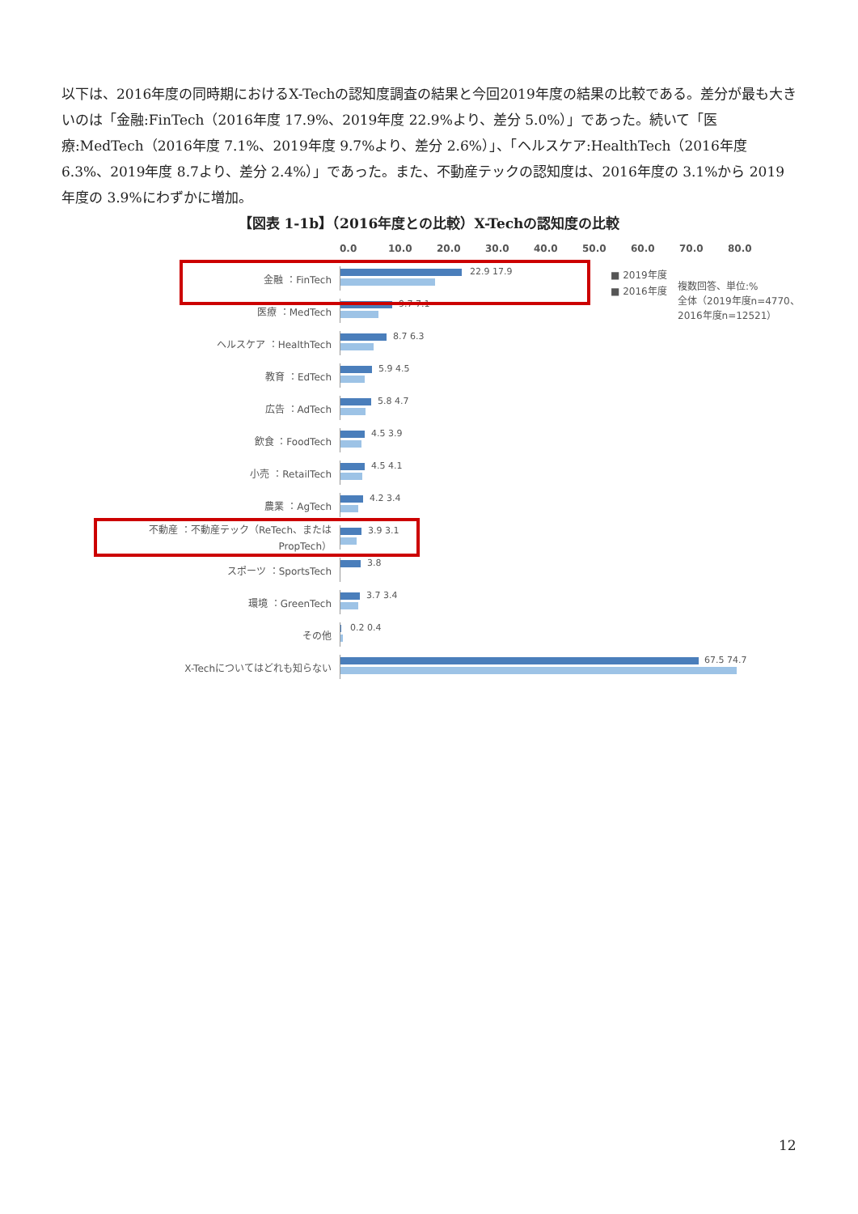以下は、2016年度の同時期におけるX-Techの認知度調査の結果と今回2019年度の結果の比較である。差分が最も大きいのは「金融:FinTech（2016年度 17.9%、2019年度 22.9%より、差分 5.0%）」であった。続いて「医療:MedTech（2016年度 7.1%、2019年度 9.7%より、差分 2.6%）」、「ヘルスケア:HealthTech（2016年度 6.3%、2019年度 8.7より、差分 2.4%）」であった。また、不動産テックの認知度は、2016年度の 3.1%から 2019年度の 3.9%にわずかに増加。
【図表 1-1b】（2016年度との比較）X-Techの認知度の比較
0.0 10.0 20.0 30.0 40.0 50.0 60.0 70.0 80.0
■ 2019年度
■ 2016年度
複数回答、単位:%
全体（2019年度n=4770、
2016年度n=12521）
金融 ：FinTech
22.9 17.9
医療 ：MedTech
9.7 7.1
ヘルスケア ：HealthTech
8.7 6.3
教育 ：EdTech
5.9 4.5
広告 ：AdTech
5.8 4.7
飲食 ：FoodTech
4.5 3.9
小売 ：RetailTech
4.5 4.1
農業 ：AgTech
4.2 3.4
不動産 ：不動産テック（ReTech、またはPropTech）
3.9 3.1
スポーツ ：SportsTech
3.8
環境 ：GreenTech
3.7 3.4
その他
0.2 0.4
X-Techについてはどれも知らない
67.5 74.7
12